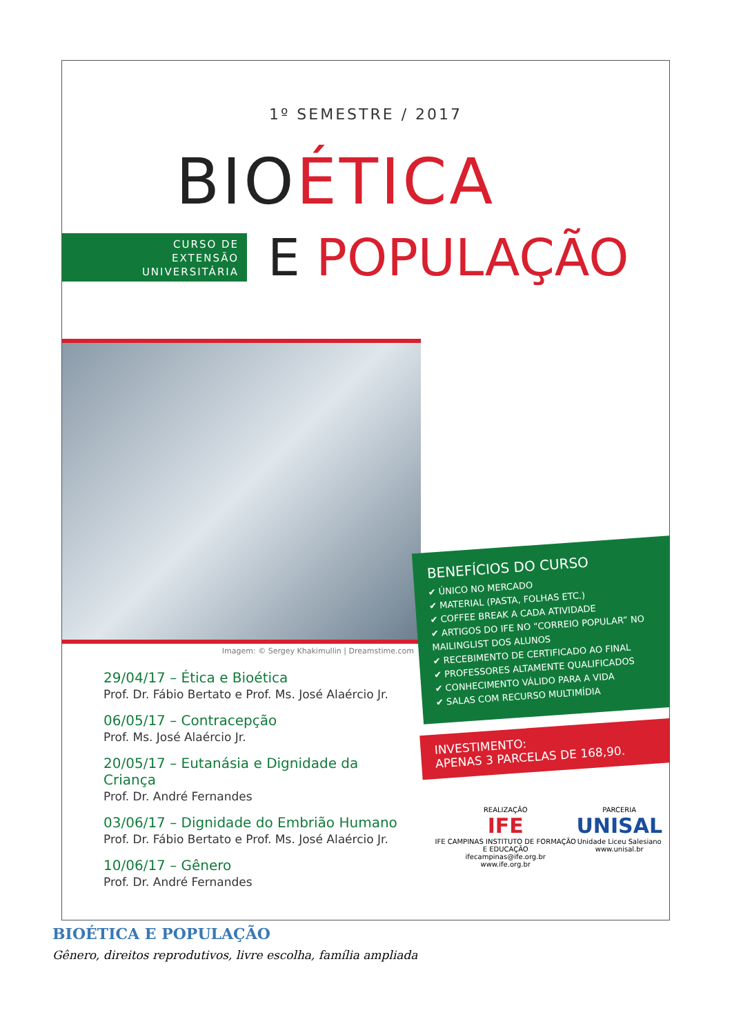1º SEMESTRE / 2017
BIOÉTICA
CURSO DE
EXTENSÃO
UNIVERSITÁRIA
E POPULAÇÃO
Imagem: © Sergey Khakimullin | Dreamstime.com
29/04/17 – Ética e Bioética
Prof. Dr. Fábio Bertato e Prof. Ms. José Alaércio Jr.
06/05/17 – Contracepção
Prof. Ms. José Alaércio Jr.
20/05/17 – Eutanásia e Dignidade da Criança
Prof. Dr. André Fernandes
03/06/17 – Dignidade do Embrião Humano
Prof. Dr. Fábio Bertato e Prof. Ms. José Alaércio Jr.
10/06/17 – Gênero
Prof. Dr. André Fernandes
BENEFÍCIOS DO CURSO
✔ ÚNICO NO MERCADO
✔ MATERIAL (PASTA, FOLHAS ETC.)
✔ COFFEE BREAK A CADA ATIVIDADE
✔ ARTIGOS DO IFE NO “CORREIO POPULAR” NO MAILINGLIST DOS ALUNOS
✔ RECEBIMENTO DE CERTIFICADO AO FINAL
✔ PROFESSORES ALTAMENTE QUALIFICADOS
✔ CONHECIMENTO VÁLIDO PARA A VIDA
✔ SALAS COM RECURSO MULTIMÍDIA
INVESTIMENTO:
APENAS 3 PARCELAS DE 168,90.
REALIZAÇÃO
IFE
IFE CAMPINAS INSTITUTO DE FORMAÇÃO E EDUCAÇÃO
ifecampinas@ife.org.br
www.ife.org.br
PARCERIA
UNISAL
Unidade Liceu Salesiano
www.unisal.br
BIOÉTICA E POPULAÇÃO
Gênero, direitos reprodutivos, livre escolha, família ampliada